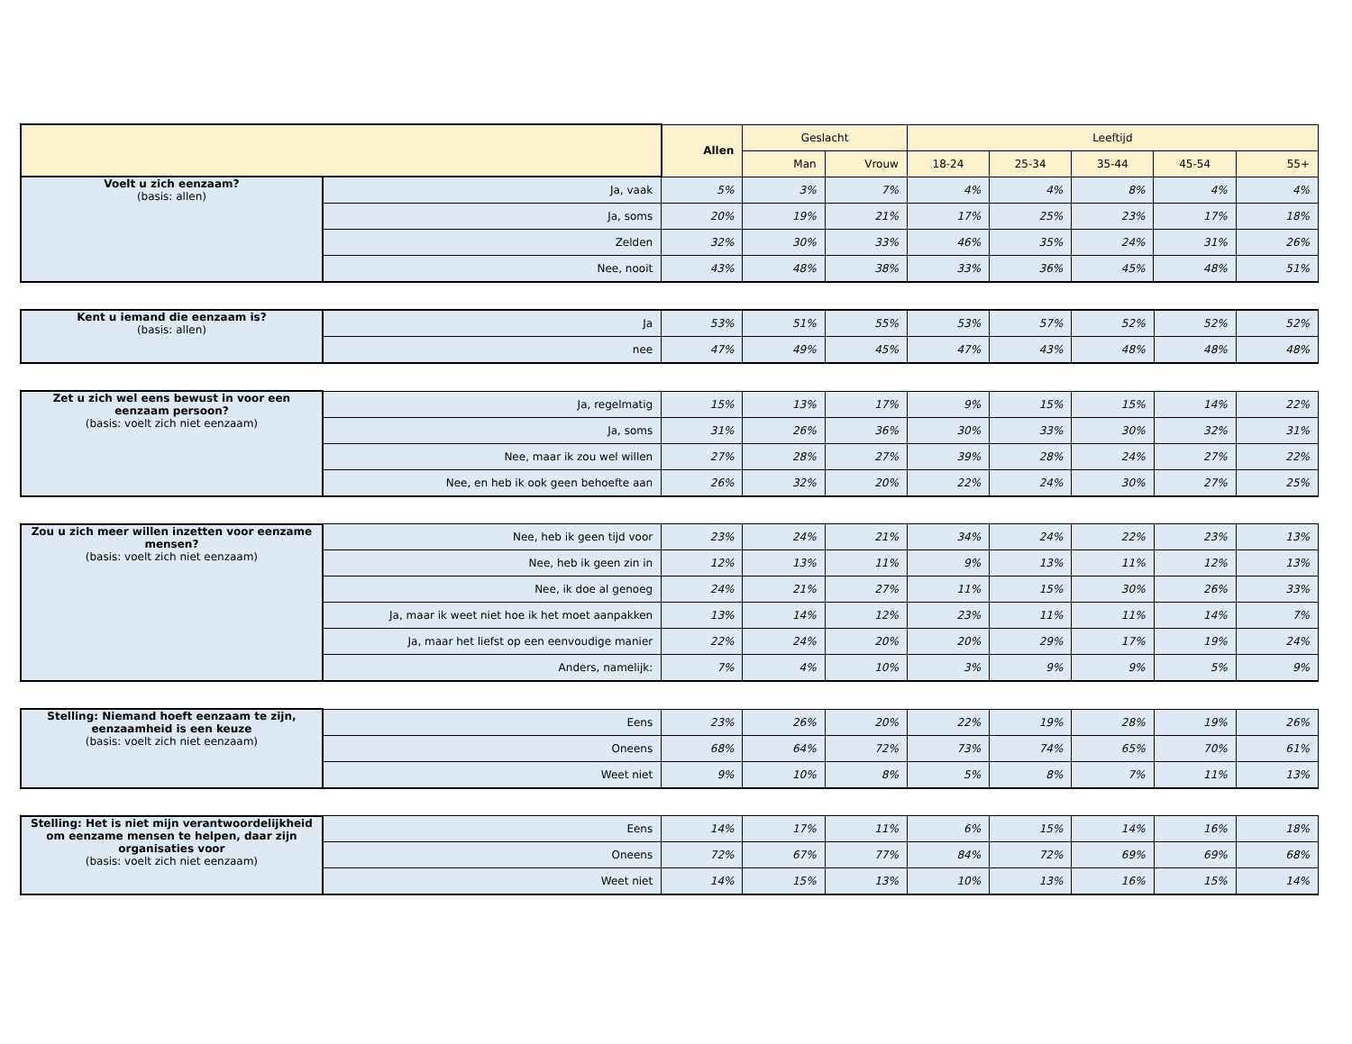| | | Allen | Geslacht | | Leeftijd | | | | |
| --- | --- | --- | --- | --- | --- | --- | --- | --- | --- |
| | | | Man | Vrouw | 18-24 | 25-34 | 35-44 | 45-54 | 55+ |
| Voelt u zich eenzaam? (basis: allen) | Ja, vaak | 5% | 3% | 7% | 4% | 4% | 8% | 4% | 4% |
| | Ja, soms | 20% | 19% | 21% | 17% | 25% | 23% | 17% | 18% |
| | Zelden | 32% | 30% | 33% | 46% | 35% | 24% | 31% | 26% |
| | Nee, nooit | 43% | 48% | 38% | 33% | 36% | 45% | 48% | 51% |
| Kent u iemand die eenzaam is? (basis: allen) | Ja | 53% | 51% | 55% | 53% | 57% | 52% | 52% | 52% |
| | nee | 47% | 49% | 45% | 47% | 43% | 48% | 48% | 48% |
| Zet u zich wel eens bewust in voor een eenzaam persoon? (basis: voelt zich niet eenzaam) | Ja, regelmatig | 15% | 13% | 17% | 9% | 15% | 15% | 14% | 22% |
| | Ja, soms | 31% | 26% | 36% | 30% | 33% | 30% | 32% | 31% |
| | Nee, maar ik zou wel willen | 27% | 28% | 27% | 39% | 28% | 24% | 27% | 22% |
| | Nee, en heb ik ook geen behoefte aan | 26% | 32% | 20% | 22% | 24% | 30% | 27% | 25% |
| Zou u zich meer willen inzetten voor eenzame mensen? (basis: voelt zich niet eenzaam) | Nee, heb ik geen tijd voor | 23% | 24% | 21% | 34% | 24% | 22% | 23% | 13% |
| | Nee, heb ik geen zin in | 12% | 13% | 11% | 9% | 13% | 11% | 12% | 13% |
| | Nee, ik doe al genoeg | 24% | 21% | 27% | 11% | 15% | 30% | 26% | 33% |
| | Ja, maar ik weet niet hoe ik het moet aanpakken | 13% | 14% | 12% | 23% | 11% | 11% | 14% | 7% |
| | Ja, maar het liefst op een eenvoudige manier | 22% | 24% | 20% | 20% | 29% | 17% | 19% | 24% |
| | Anders, namelijk: | 7% | 4% | 10% | 3% | 9% | 9% | 5% | 9% |
| Stelling: Niemand hoeft eenzaam te zijn, eenzaamheid is een keuze (basis: voelt zich niet eenzaam) | Eens | 23% | 26% | 20% | 22% | 19% | 28% | 19% | 26% |
| | Oneens | 68% | 64% | 72% | 73% | 74% | 65% | 70% | 61% |
| | Weet niet | 9% | 10% | 8% | 5% | 8% | 7% | 11% | 13% |
| Stelling: Het is niet mijn verantwoordelijkheid om eenzame mensen te helpen, daar zijn organisaties voor (basis: voelt zich niet eenzaam) | Eens | 14% | 17% | 11% | 6% | 15% | 14% | 16% | 18% |
| | Oneens | 72% | 67% | 77% | 84% | 72% | 69% | 69% | 68% |
| | Weet niet | 14% | 15% | 13% | 10% | 13% | 16% | 15% | 14% |